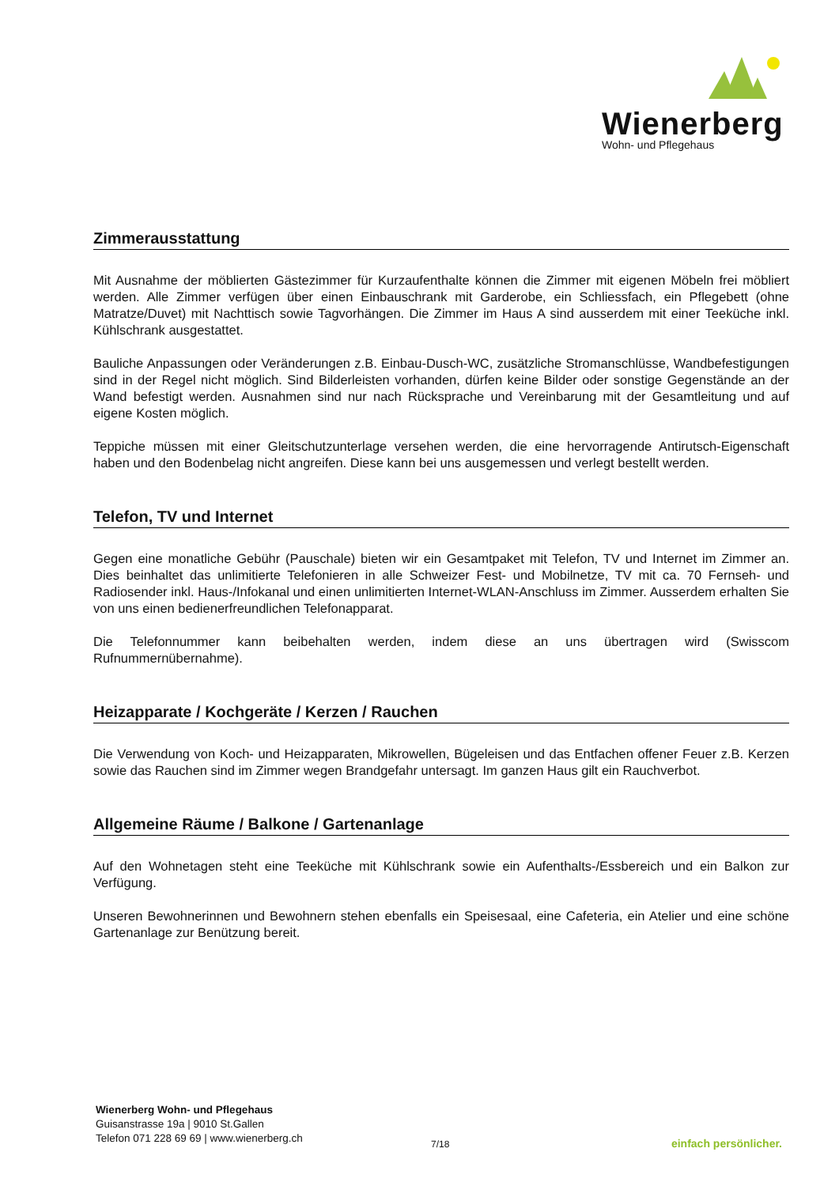Wienerberg
Wohn- und Pflegehaus
Zimmerausstattung
Mit Ausnahme der möblierten Gästezimmer für Kurzaufenthalte können die Zimmer mit eigenen Möbeln frei möbliert werden. Alle Zimmer verfügen über einen Einbauschrank mit Garderobe, ein Schliessfach, ein Pflegebett (ohne Matratze/Duvet) mit Nachttisch sowie Tagvorhängen. Die Zimmer im Haus A sind ausserdem mit einer Teeküche inkl. Kühlschrank ausgestattet.
Bauliche Anpassungen oder Veränderungen z.B. Einbau-Dusch-WC, zusätzliche Stromanschlüsse, Wandbefestigungen sind in der Regel nicht möglich. Sind Bilderleisten vorhanden, dürfen keine Bilder oder sonstige Gegenstände an der Wand befestigt werden. Ausnahmen sind nur nach Rücksprache und Vereinbarung mit der Gesamtleitung und auf eigene Kosten möglich.
Teppiche müssen mit einer Gleitschutzunterlage versehen werden, die eine hervorragende Antirutsch-Eigenschaft haben und den Bodenbelag nicht angreifen. Diese kann bei uns ausgemessen und verlegt bestellt werden.
Telefon, TV und Internet
Gegen eine monatliche Gebühr (Pauschale) bieten wir ein Gesamtpaket mit Telefon, TV und Internet im Zimmer an. Dies beinhaltet das unlimitierte Telefonieren in alle Schweizer Fest- und Mobilnetze, TV mit ca. 70 Fernseh- und Radiosender inkl. Haus-/Infokanal und einen unlimitierten Internet-WLAN-Anschluss im Zimmer. Ausserdem erhalten Sie von uns einen bedienerfreundlichen Telefonapparat.
Die Telefonnummer kann beibehalten werden, indem diese an uns übertragen wird (Swisscom Rufnummernübernahme).
Heizapparate / Kochgeräte / Kerzen / Rauchen
Die Verwendung von Koch- und Heizapparaten, Mikrowellen, Bügeleisen und das Entfachen offener Feuer z.B. Kerzen sowie das Rauchen sind im Zimmer wegen Brandgefahr untersagt. Im ganzen Haus gilt ein Rauchverbot.
Allgemeine Räume / Balkone / Gartenanlage
Auf den Wohnetagen steht eine Teeküche mit Kühlschrank sowie ein Aufenthalts-/Essbereich und ein Balkon zur Verfügung.
Unseren Bewohnerinnen und Bewohnern stehen ebenfalls ein Speisesaal, eine Cafeteria, ein Atelier und eine schöne Gartenanlage zur Benützung bereit.
Wienerberg Wohn- und Pflegehaus
Guisanstrasse 19a | 9010 St.Gallen
Telefon 071 228 69 69 | www.wienerberg.ch
7/18 einfach persönlicher.